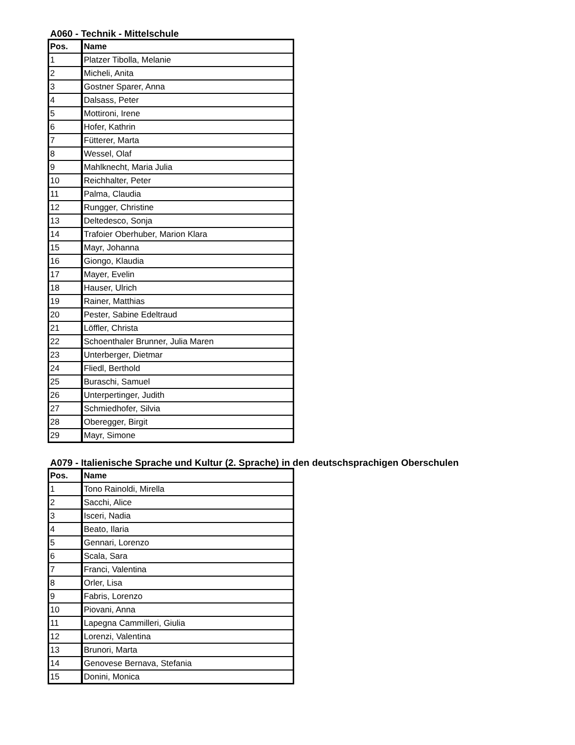A060 - Technik - Mittelschule
| Pos. | Name |
| --- | --- |
| 1 | Platzer Tibolla, Melanie |
| 2 | Micheli, Anita |
| 3 | Gostner Sparer, Anna |
| 4 | Dalsass, Peter |
| 5 | Mottironi, Irene |
| 6 | Hofer, Kathrin |
| 7 | Fütterer, Marta |
| 8 | Wessel, Olaf |
| 9 | Mahlknecht, Maria Julia |
| 10 | Reichhalter, Peter |
| 11 | Palma, Claudia |
| 12 | Rungger, Christine |
| 13 | Deltedesco, Sonja |
| 14 | Trafoier Oberhuber, Marion Klara |
| 15 | Mayr, Johanna |
| 16 | Giongo, Klaudia |
| 17 | Mayer, Evelin |
| 18 | Hauser, Ulrich |
| 19 | Rainer, Matthias |
| 20 | Pester, Sabine Edeltraud |
| 21 | Löffler, Christa |
| 22 | Schoenthaler Brunner, Julia Maren |
| 23 | Unterberger, Dietmar |
| 24 | Fliedl, Berthold |
| 25 | Buraschi, Samuel |
| 26 | Unterpertinger, Judith |
| 27 | Schmiedhofer, Silvia |
| 28 | Oberegger, Birgit |
| 29 | Mayr, Simone |
A079 - Italienische Sprache und Kultur (2. Sprache) in den deutschsprachigen Oberschulen
| Pos. | Name |
| --- | --- |
| 1 | Tono Rainoldi, Mirella |
| 2 | Sacchi, Alice |
| 3 | Isceri, Nadia |
| 4 | Beato, Ilaria |
| 5 | Gennari, Lorenzo |
| 6 | Scala, Sara |
| 7 | Franci, Valentina |
| 8 | Orler, Lisa |
| 9 | Fabris, Lorenzo |
| 10 | Piovani, Anna |
| 11 | Lapegna Cammilleri, Giulia |
| 12 | Lorenzi, Valentina |
| 13 | Brunori, Marta |
| 14 | Genovese Bernava, Stefania |
| 15 | Donini, Monica |